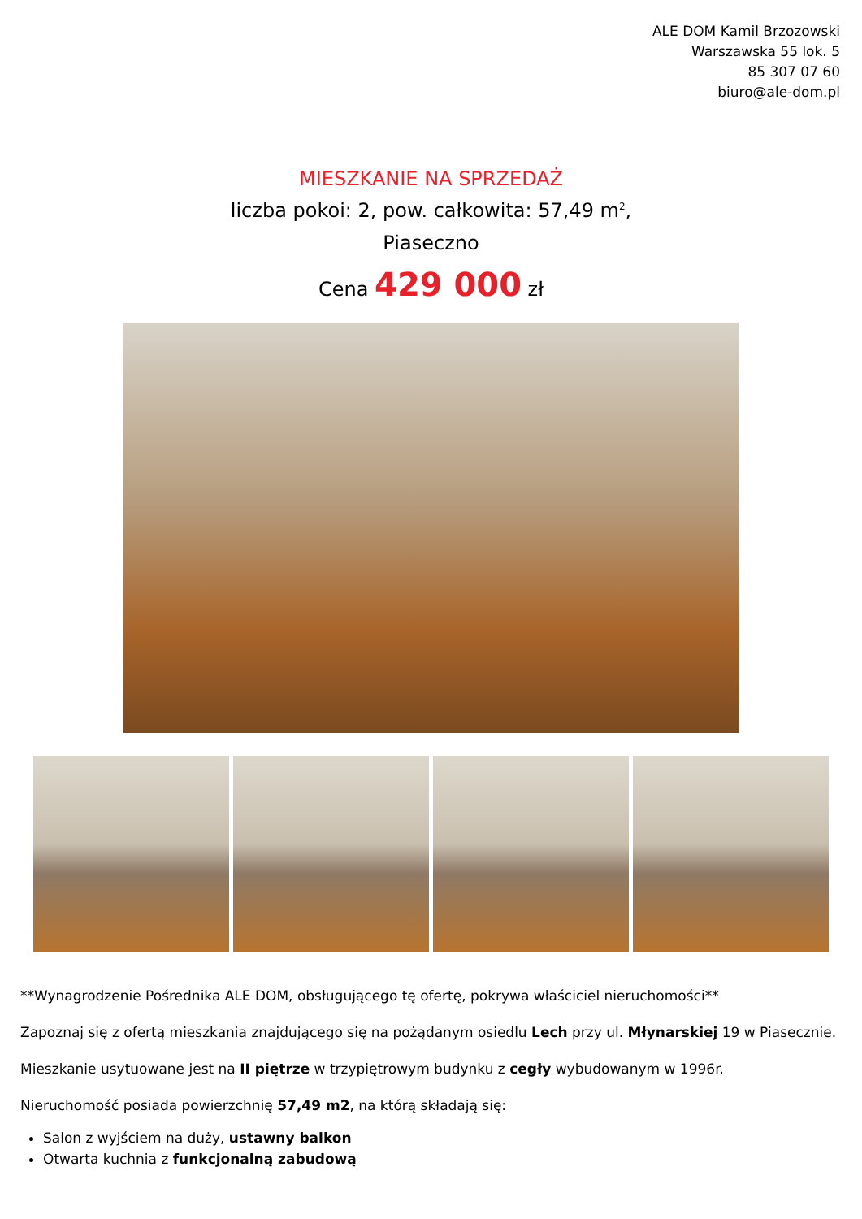ALE DOM Kamil Brzozowski
Warszawska 55 lok. 5
85 307 07 60
biuro@ale-dom.pl
MIESZKANIE NA SPRZEDAŻ
liczba pokoi: 2, pow. całkowita: 57,49 m<sup>2</sup>,
Piaseczno
Cena 429 000 zł
**Wynagrodzenie Pośrednika ALE DOM, obsługującego tę ofertę, pokrywa właściciel nieruchomości**
Zapoznaj się z ofertą mieszkania znajdującego się na pożądanym osiedlu Lech przy ul. Młynarskiej 19 w Piasecznie.
Mieszkanie usytuowane jest na II piętrze w trzypiętrowym budynku z cegły wybudowanym w 1996r.
Nieruchomość posiada powierzchnię 57,49 m2, na którą składają się:
Salon z wyjściem na duży, ustawny balkon
Otwarta kuchnia z funkcjonalną zabudową